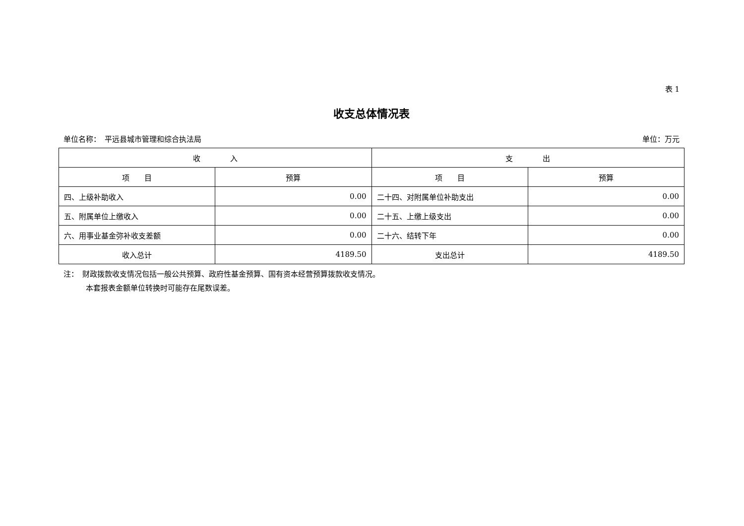表 1
收支总体情况表
单位名称：　平远县城市管理和综合执法局 单位：万元
| 收 入 | | 支 出 | |
| --- | --- | --- | --- |
| 项 目 | 预算 | 项 目 | 预算 |
| 四、上级补助收入 | 0.00 | 二十四、对附属单位补助支出 | 0.00 |
| 五、附属单位上缴收入 | 0.00 | 二十五、上缴上级支出 | 0.00 |
| 六、用事业基金弥补收支差额 | 0.00 | 二十六、结转下年 | 0.00 |
| 收入总计 | 4189.50 | 支出总计 | 4189.50 |
注：　财政拨款收支情况包括一般公共预算、政府性基金预算、国有资本经营预算拨款收支情况。
　　　本套报表金额单位转换时可能存在尾数误差。